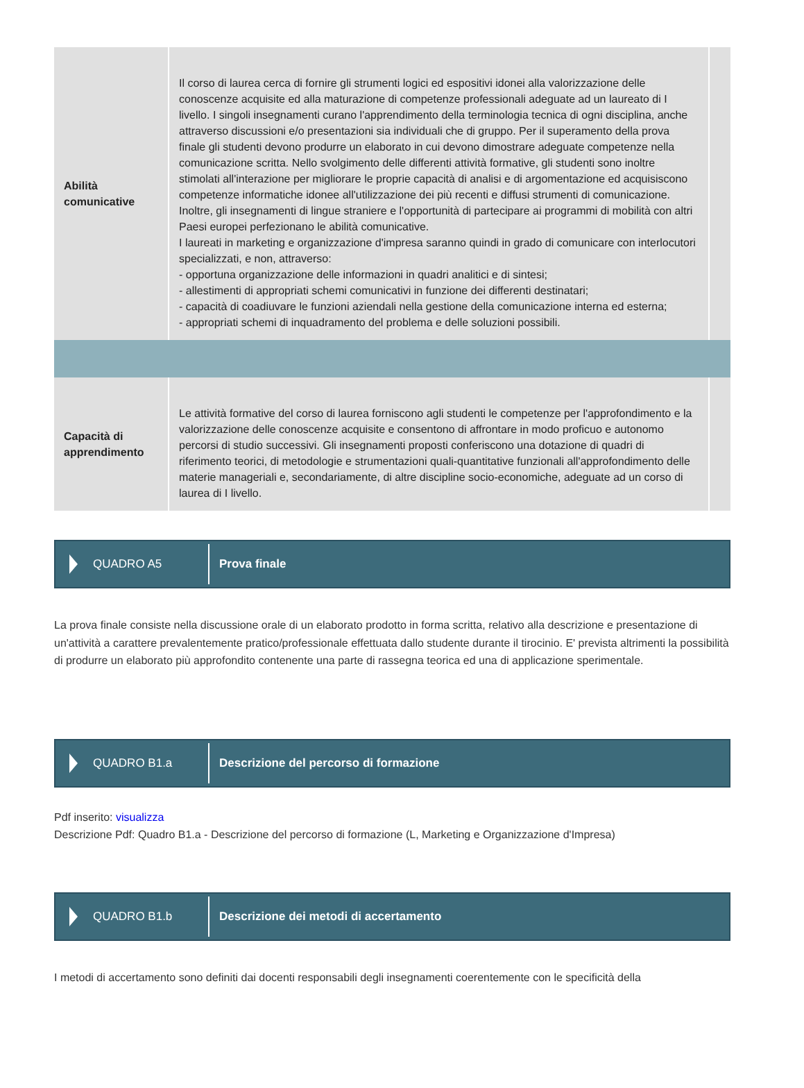| Abilità comunicative | Il corso di laurea cerca di fornire gli strumenti logici ed espositivi idonei alla valorizzazione delle conoscenze acquisite ed alla maturazione di competenze professionali adeguate ad un laureato di I livello. I singoli insegnamenti curano l'apprendimento della terminologia tecnica di ogni disciplina, anche attraverso discussioni e/o presentazioni sia individuali che di gruppo. Per il superamento della prova finale gli studenti devono produrre un elaborato in cui devono dimostrare adeguate competenze nella comunicazione scritta. Nello svolgimento delle differenti attività formative, gli studenti sono inoltre stimolati all'interazione per migliorare le proprie capacità di analisi e di argomentazione ed acquisiscono competenze informatiche idonee all'utilizzazione dei più recenti e diffusi strumenti di comunicazione. Inoltre, gli insegnamenti di lingue straniere e l'opportunità di partecipare ai programmi di mobilità con altri Paesi europei perfezionano le abilità comunicative. I laureati in marketing e organizzazione d'impresa saranno quindi in grado di comunicare con interlocutori specializzati, e non, attraverso: - opportuna organizzazione delle informazioni in quadri analitici e di sintesi; - allestimenti di appropriati schemi comunicativi in funzione dei differenti destinatari; - capacità di coadiuvare le funzioni aziendali nella gestione della comunicazione interna ed esterna; - appropriati schemi di inquadramento del problema e delle soluzioni possibili. | |
| Capacità di apprendimento | Le attività formative del corso di laurea forniscono agli studenti le competenze per l'approfondimento e la valorizzazione delle conoscenze acquisite e consentono di affrontare in modo proficuo e autonomo percorsi di studio successivi. Gli insegnamenti proposti conferiscono una dotazione di quadri di riferimento teorici, di metodologie e strumentazioni quali-quantitative funzionali all'approfondimento delle materie manageriali e, secondariamente, di altre discipline socio-economiche, adeguate ad un corso di laurea di I livello. | |
QUADRO A5
Prova finale
La prova finale consiste nella discussione orale di un elaborato prodotto in forma scritta, relativo alla descrizione e presentazione di un'attività a carattere prevalentemente pratico/professionale effettuata dallo studente durante il tirocinio. E' prevista altrimenti la possibilità di produrre un elaborato più approfondito contenente una parte di rassegna teorica ed una di applicazione sperimentale.
QUADRO B1.a
Descrizione del percorso di formazione
Pdf inserito: visualizza
Descrizione Pdf: Quadro B1.a - Descrizione del percorso di formazione (L, Marketing e Organizzazione d'Impresa)
QUADRO B1.b
Descrizione dei metodi di accertamento
I metodi di accertamento sono definiti dai docenti responsabili degli insegnamenti coerentemente con le specificità della